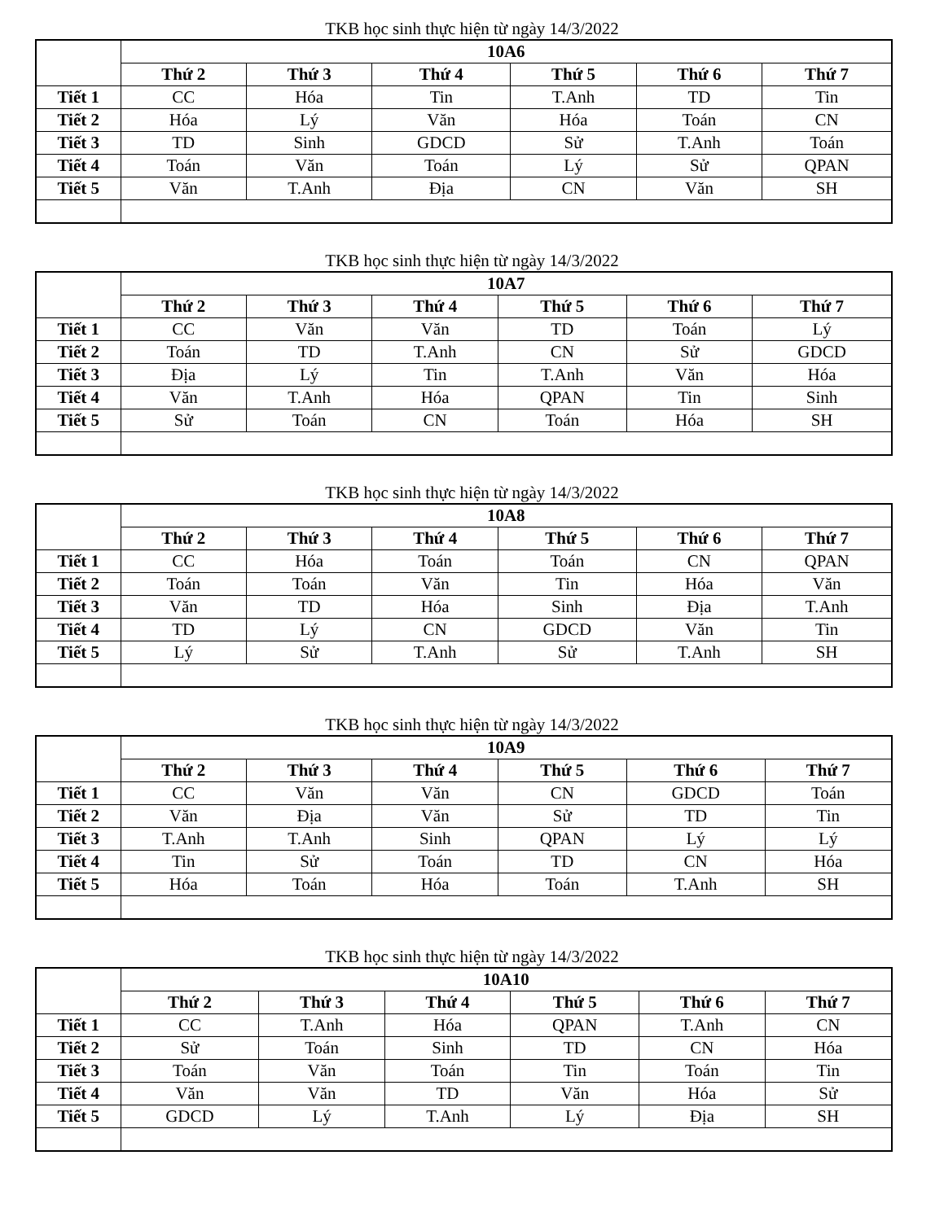TKB học sinh thực hiện từ ngày 14/3/2022
| | 10A6 | | | | | |
| --- | --- | --- | --- | --- | --- | --- |
| | Thứ 2 | Thứ 3 | Thứ 4 | Thứ 5 | Thứ 6 | Thứ 7 |
| Tiết 1 | CC | Hóa | Tin | T.Anh | TD | Tin |
| Tiết 2 | Hóa | Lý | Văn | Hóa | Toán | CN |
| Tiết 3 | TD | Sinh | GDCD | Sử | T.Anh | Toán |
| Tiết 4 | Toán | Văn | Toán | Lý | Sử | QPAN |
| Tiết 5 | Văn | T.Anh | Địa | CN | Văn | SH |
TKB học sinh thực hiện từ ngày 14/3/2022
| | 10A7 | | | | | |
| --- | --- | --- | --- | --- | --- | --- |
| | Thứ 2 | Thứ 3 | Thứ 4 | Thứ 5 | Thứ 6 | Thứ 7 |
| Tiết 1 | CC | Văn | Văn | TD | Toán | Lý |
| Tiết 2 | Toán | TD | T.Anh | CN | Sử | GDCD |
| Tiết 3 | Địa | Lý | Tin | T.Anh | Văn | Hóa |
| Tiết 4 | Văn | T.Anh | Hóa | QPAN | Tin | Sinh |
| Tiết 5 | Sử | Toán | CN | Toán | Hóa | SH |
TKB học sinh thực hiện từ ngày 14/3/2022
| | 10A8 | | | | | |
| --- | --- | --- | --- | --- | --- | --- |
| | Thứ 2 | Thứ 3 | Thứ 4 | Thứ 5 | Thứ 6 | Thứ 7 |
| Tiết 1 | CC | Hóa | Toán | Toán | CN | QPAN |
| Tiết 2 | Toán | Toán | Văn | Tin | Hóa | Văn |
| Tiết 3 | Văn | TD | Hóa | Sinh | Địa | T.Anh |
| Tiết 4 | TD | Lý | CN | GDCD | Văn | Tin |
| Tiết 5 | Lý | Sử | T.Anh | Sử | T.Anh | SH |
TKB học sinh thực hiện từ ngày 14/3/2022
| | 10A9 | | | | | |
| --- | --- | --- | --- | --- | --- | --- |
| | Thứ 2 | Thứ 3 | Thứ 4 | Thứ 5 | Thứ 6 | Thứ 7 |
| Tiết 1 | CC | Văn | Văn | CN | GDCD | Toán |
| Tiết 2 | Văn | Địa | Văn | Sử | TD | Tin |
| Tiết 3 | T.Anh | T.Anh | Sinh | QPAN | Lý | Lý |
| Tiết 4 | Tin | Sử | Toán | TD | CN | Hóa |
| Tiết 5 | Hóa | Toán | Hóa | Toán | T.Anh | SH |
TKB học sinh thực hiện từ ngày 14/3/2022
| | 10A10 | | | | | |
| --- | --- | --- | --- | --- | --- | --- |
| | Thứ 2 | Thứ 3 | Thứ 4 | Thứ 5 | Thứ 6 | Thứ 7 |
| Tiết 1 | CC | T.Anh | Hóa | QPAN | T.Anh | CN |
| Tiết 2 | Sử | Toán | Sinh | TD | CN | Hóa |
| Tiết 3 | Toán | Văn | Toán | Tin | Toán | Tin |
| Tiết 4 | Văn | Văn | TD | Văn | Hóa | Sử |
| Tiết 5 | GDCD | Lý | T.Anh | Lý | Địa | SH |